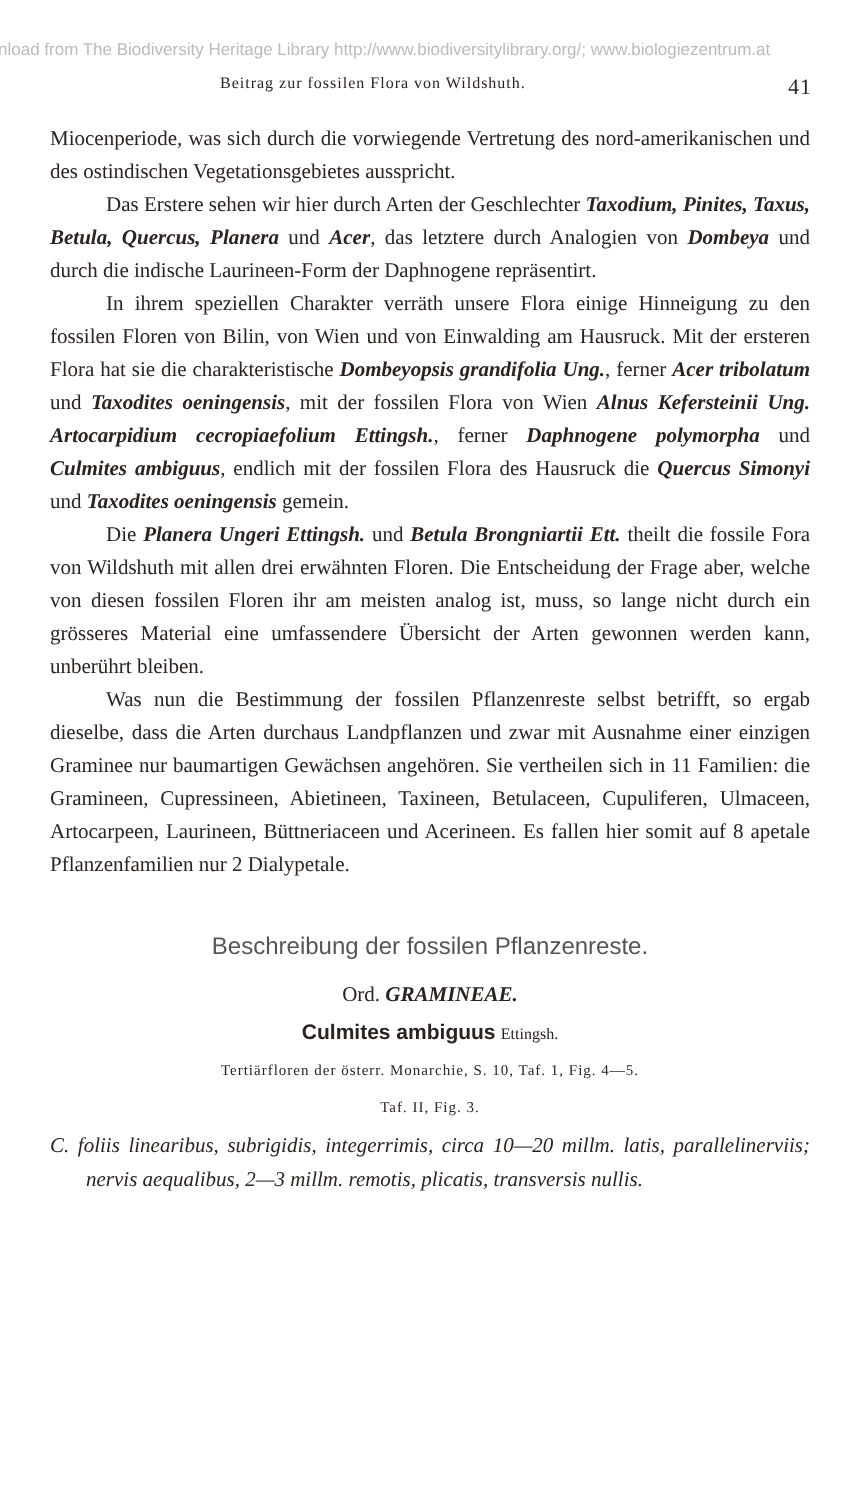nload from The Biodiversity Heritage Library http://www.biodiversitylibrary.org/; www.biologiezentrum.at
Beitrag zur fossilen Flora von Wildshuth. 41
Miocenperiode, was sich durch die vorwiegende Vertretung des nord-amerikanischen und des ostindischen Vegetationsgebietes ausspricht.
Das Erstere sehen wir hier durch Arten der Geschlechter Taxodium, Pinites, Taxus, Betula, Quercus, Planera und Acer, das letztere durch Analogien von Dombeya und durch die indische Laurineen-Form der Daphnogene repräsentirt.
In ihrem speziellen Charakter verräth unsere Flora einige Hinneigung zu den fossilen Floren von Bilin, von Wien und von Einwalding am Hausruck. Mit der ersteren Flora hat sie die charakteristische Dombeyopsis grandifolia Ung., ferner Acer tribolatum und Taxodites oeningensis, mit der fossilen Flora von Wien Alnus Kefersteinii Ung. Artocarpidium cecropiaefolium Ettingsh., ferner Daphnogene polymorpha und Culmites ambiguus, endlich mit der fossilen Flora des Hausruck die Quercus Simonyi und Taxodites oeningensis gemein.
Die Planera Ungeri Ettingsh. und Betula Brongniartii Ett. theilt die fossile Fora von Wildshuth mit allen drei erwähnten Floren. Die Entscheidung der Frage aber, welche von diesen fossilen Floren ihr am meisten analog ist, muss, so lange nicht durch ein grösseres Material eine umfassendere Übersicht der Arten gewonnen werden kann, unberührt bleiben.
Was nun die Bestimmung der fossilen Pflanzenreste selbst betrifft, so ergab dieselbe, dass die Arten durchaus Landpflanzen und zwar mit Ausnahme einer einzigen Graminee nur baumartigen Gewächsen angehören. Sie vertheilen sich in 11 Familien: die Gramineen, Cupressineen, Abietineen, Taxineen, Betulaceen, Cupuliferen, Ulmaceen, Artocarpeen, Laurineen, Büttneriaceen und Acerineen. Es fallen hier somit auf 8 apetale Pflanzenfamilien nur 2 Dialypetale.
Beschreibung der fossilen Pflanzenreste.
Ord. GRAMINEAE.
Culmites ambiguus Ettingsh.
Tertiärfloren der österr. Monarchie, S. 10, Taf. 1, Fig. 4—5.
Taf. II, Fig. 3.
C. foliis linearibus, subrigidis, integerrimis, circa 10—20 millm. latis, parallelinerviis; nervis aequalibus, 2—3 millm. remotis, plicatis, transversis nullis.